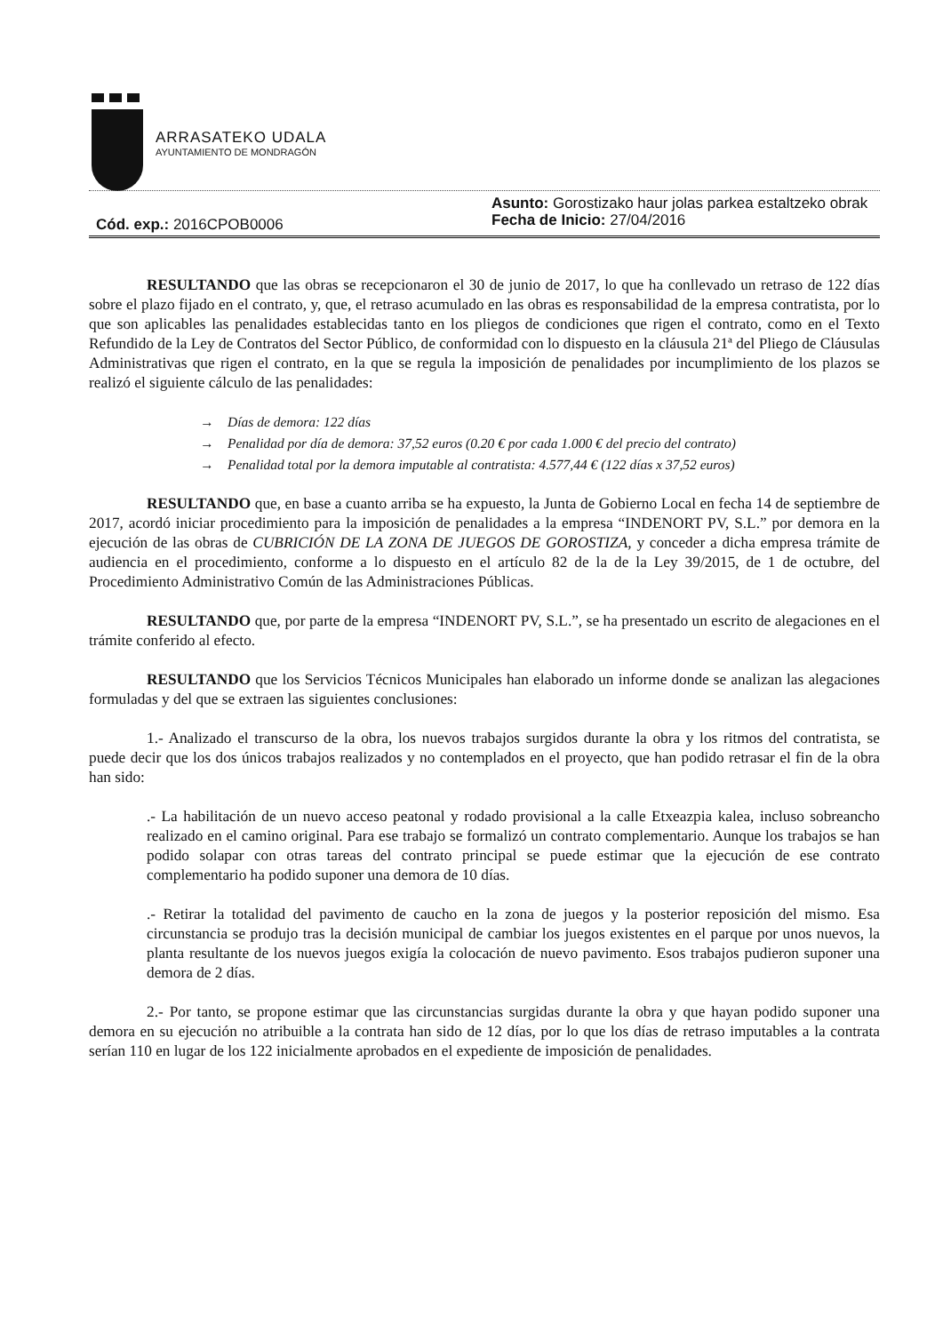ARRASATEKO UDALA
AYUNTAMIENTO DE MONDRAGÓN
Cód. exp.: 2016CPOB0006
Asunto: Gorostizako haur jolas parkea estaltzeko obrak
Fecha de Inicio: 27/04/2016
RESULTANDO que las obras se recepcionaron el 30 de junio de 2017, lo que ha conllevado un retraso de 122 días sobre el plazo fijado en el contrato, y, que, el retraso acumulado en las obras es responsabilidad de la empresa contratista, por lo que son aplicables las penalidades establecidas tanto en los pliegos de condiciones que rigen el contrato, como en el Texto Refundido de la Ley de Contratos del Sector Público, de conformidad con lo dispuesto en la cláusula 21ª del Pliego de Cláusulas Administrativas que rigen el contrato, en la que se regula la imposición de penalidades por incumplimiento de los plazos se realizó el siguiente cálculo de las penalidades:
→ Días de demora: 122 días
→ Penalidad por día de demora: 37,52 euros (0.20 € por cada 1.000 € del precio del contrato)
→ Penalidad total por la demora imputable al contratista: 4.577,44 € (122 días x 37,52 euros)
RESULTANDO que, en base a cuanto arriba se ha expuesto, la Junta de Gobierno Local en fecha 14 de septiembre de 2017, acordó iniciar procedimiento para la imposición de penalidades a la empresa “INDENORT PV, S.L.” por demora en la ejecución de las obras de CUBRICIÓN DE LA ZONA DE JUEGOS DE GOROSTIZA, y conceder a dicha empresa trámite de audiencia en el procedimiento, conforme a lo dispuesto en el artículo 82 de la de la Ley 39/2015, de 1 de octubre, del Procedimiento Administrativo Común de las Administraciones Públicas.
RESULTANDO que, por parte de la empresa “INDENORT PV, S.L.”, se ha presentado un escrito de alegaciones en el trámite conferido al efecto.
RESULTANDO que los Servicios Técnicos Municipales han elaborado un informe donde se analizan las alegaciones formuladas y del que se extraen las siguientes conclusiones:
1.- Analizado el transcurso de la obra, los nuevos trabajos surgidos durante la obra y los ritmos del contratista, se puede decir que los dos únicos trabajos realizados y no contemplados en el proyecto, que han podido retrasar el fin de la obra han sido:
.- La habilitación de un nuevo acceso peatonal y rodado provisional a la calle Etxeazpia kalea, incluso sobreancho realizado en el camino original. Para ese trabajo se formalizó un contrato complementario. Aunque los trabajos se han podido solapar con otras tareas del contrato principal se puede estimar que la ejecución de ese contrato complementario ha podido suponer una demora de 10 días.
.- Retirar la totalidad del pavimento de caucho en la zona de juegos y la posterior reposición del mismo. Esa circunstancia se produjo tras la decisión municipal de cambiar los juegos existentes en el parque por unos nuevos, la planta resultante de los nuevos juegos exigía la colocación de nuevo pavimento. Esos trabajos pudieron suponer una demora de 2 días.
2.- Por tanto, se propone estimar que las circunstancias surgidas durante la obra y que hayan podido suponer una demora en su ejecución no atribuible a la contrata han sido de 12 días, por lo que los días de retraso imputables a la contrata serían 110 en lugar de los 122 inicialmente aprobados en el expediente de imposición de penalidades.